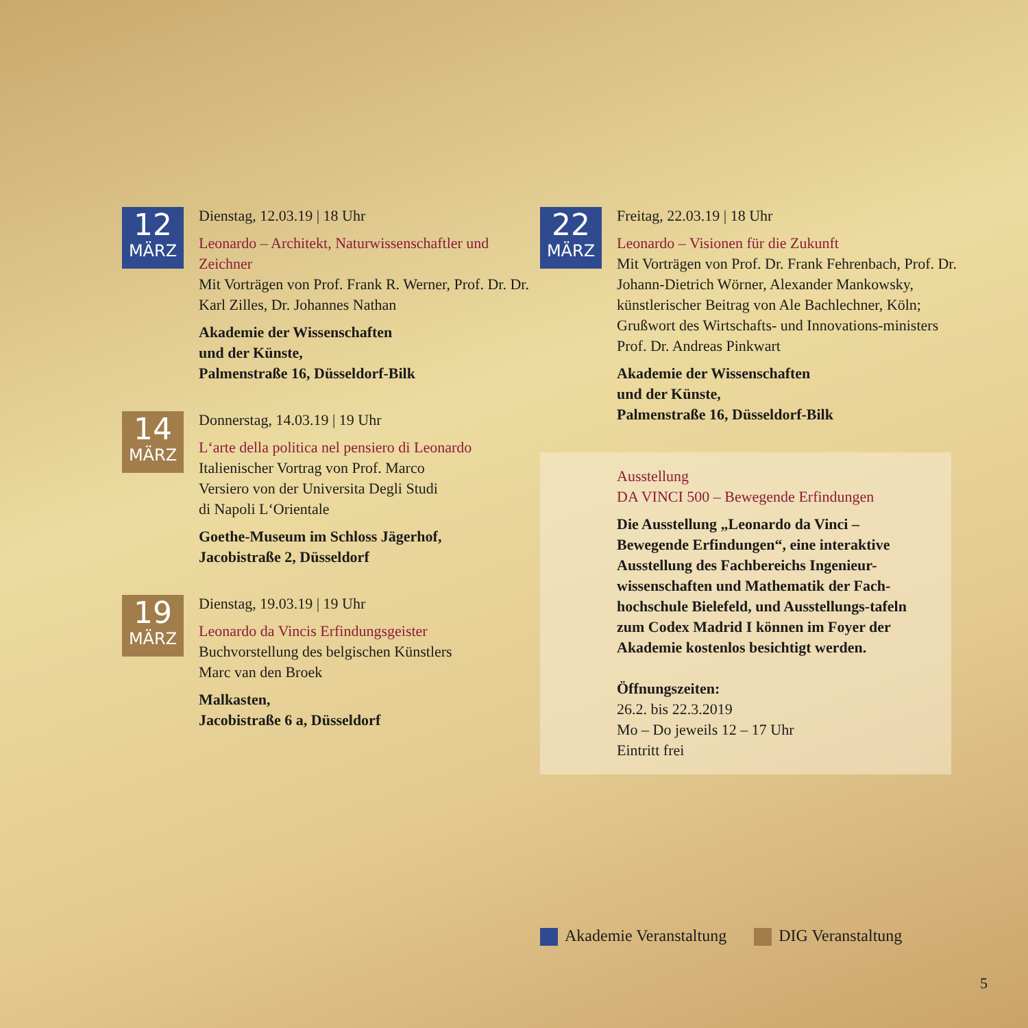12
MÄRZ
Dienstag, 12.03.19 | 18 Uhr
Leonardo – Architekt, Naturwissenschaftler und Zeichner
Mit Vorträgen von Prof. Frank R. Werner, Prof. Dr. Dr. Karl Zilles, Dr. Johannes Nathan
Akademie der Wissenschaften
und der Künste,
Palmenstraße 16, Düsseldorf-Bilk
14
MÄRZ
Donnerstag, 14.03.19 | 19 Uhr
L‘arte della politica nel pensiero di Leonardo
Italienischer Vortrag von Prof. Marco
Versiero von der Universita Degli Studi
di Napoli L‘Orientale
Goethe-Museum im Schloss Jägerhof,
Jacobistraße 2, Düsseldorf
19
MÄRZ
Dienstag, 19.03.19 | 19 Uhr
Leonardo da Vincis Erfindungsgeister
Buchvorstellung des belgischen Künstlers
Marc van den Broek
Malkasten,
Jacobistraße 6 a, Düsseldorf
22
MÄRZ
Freitag, 22.03.19 | 18 Uhr
Leonardo – Visionen für die Zukunft
Mit Vorträgen von Prof. Dr. Frank Fehrenbach, Prof. Dr. Johann-Dietrich Wörner, Alexander Mankowsky, künstlerischer Beitrag von Ale Bachlechner, Köln;
Grußwort des Wirtschafts- und Innovations-ministers Prof. Dr. Andreas Pinkwart
Akademie der Wissenschaften
und der Künste,
Palmenstraße 16, Düsseldorf-Bilk
Ausstellung
DA VINCI 500 – Bewegende Erfindungen
Die Ausstellung „Leonardo da Vinci – Bewegende Erfindungen“, eine interaktive Ausstellung des Fachbereichs Ingenieur-wissenschaften und Mathematik der Fach-hochschule Bielefeld, und Ausstellungs-tafeln zum Codex Madrid I können im Foyer der Akademie kostenlos besichtigt werden.
Öffnungszeiten:
26.2. bis 22.3.2019
Mo – Do jeweils 12 – 17 Uhr
Eintritt frei
Akademie Veranstaltung DIG Veranstaltung
5